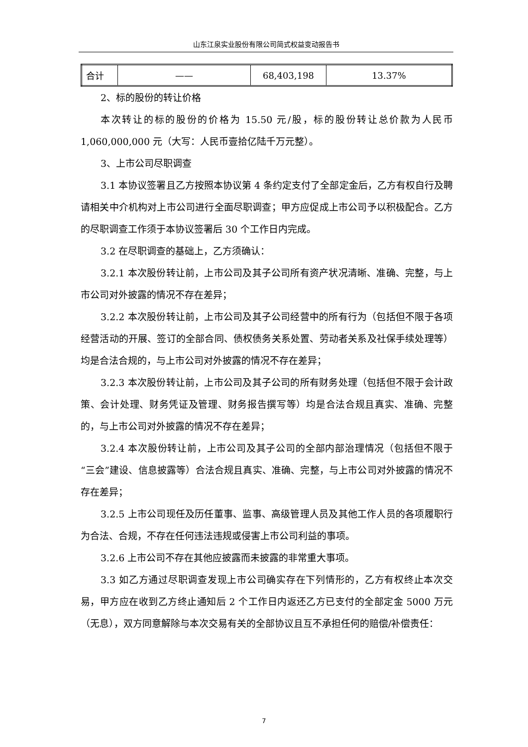山东江泉实业股份有限公司简式权益变动报告书
| 合计 | —— | 68,403,198 | 13.37% |
2、标的股份的转让价格
本次转让的标的股份的价格为 15.50 元/股，标的股份转让总价款为人民币 1,060,000,000 元（大写：人民币壹拾亿陆千万元整）。
3、上市公司尽职调查
3.1 本协议签署且乙方按照本协议第 4 条约定支付了全部定金后，乙方有权自行及聘请相关中介机构对上市公司进行全面尽职调查；甲方应促成上市公司予以积极配合。乙方的尽职调查工作须于本协议签署后 30 个工作日内完成。
3.2 在尽职调查的基础上，乙方须确认：
3.2.1 本次股份转让前，上市公司及其子公司所有资产状况清晰、准确、完整，与上市公司对外披露的情况不存在差异；
3.2.2 本次股份转让前，上市公司及其子公司经营中的所有行为（包括但不限于各项经营活动的开展、签订的全部合同、债权债务关系处置、劳动者关系及社保手续处理等）均是合法合规的，与上市公司对外披露的情况不存在差异；
3.2.3 本次股份转让前，上市公司及其子公司的所有财务处理（包括但不限于会计政策、会计处理、财务凭证及管理、财务报告撰写等）均是合法合规且真实、准确、完整的，与上市公司对外披露的情况不存在差异；
3.2.4 本次股份转让前，上市公司及其子公司的全部内部治理情况（包括但不限于“三会”建设、信息披露等）合法合规且真实、准确、完整，与上市公司对外披露的情况不存在差异；
3.2.5 上市公司现任及历任董事、监事、高级管理人员及其他工作人员的各项履职行为合法、合规，不存在任何违法违规或侵害上市公司利益的事项。
3.2.6 上市公司不存在其他应披露而未披露的非常重大事项。
3.3 如乙方通过尽职调查发现上市公司确实存在下列情形的，乙方有权终止本次交易，甲方应在收到乙方终止通知后 2 个工作日内返还乙方已支付的全部定金 5000 万元（无息），双方同意解除与本次交易有关的全部协议且互不承担任何的赔偿/补偿责任：
7